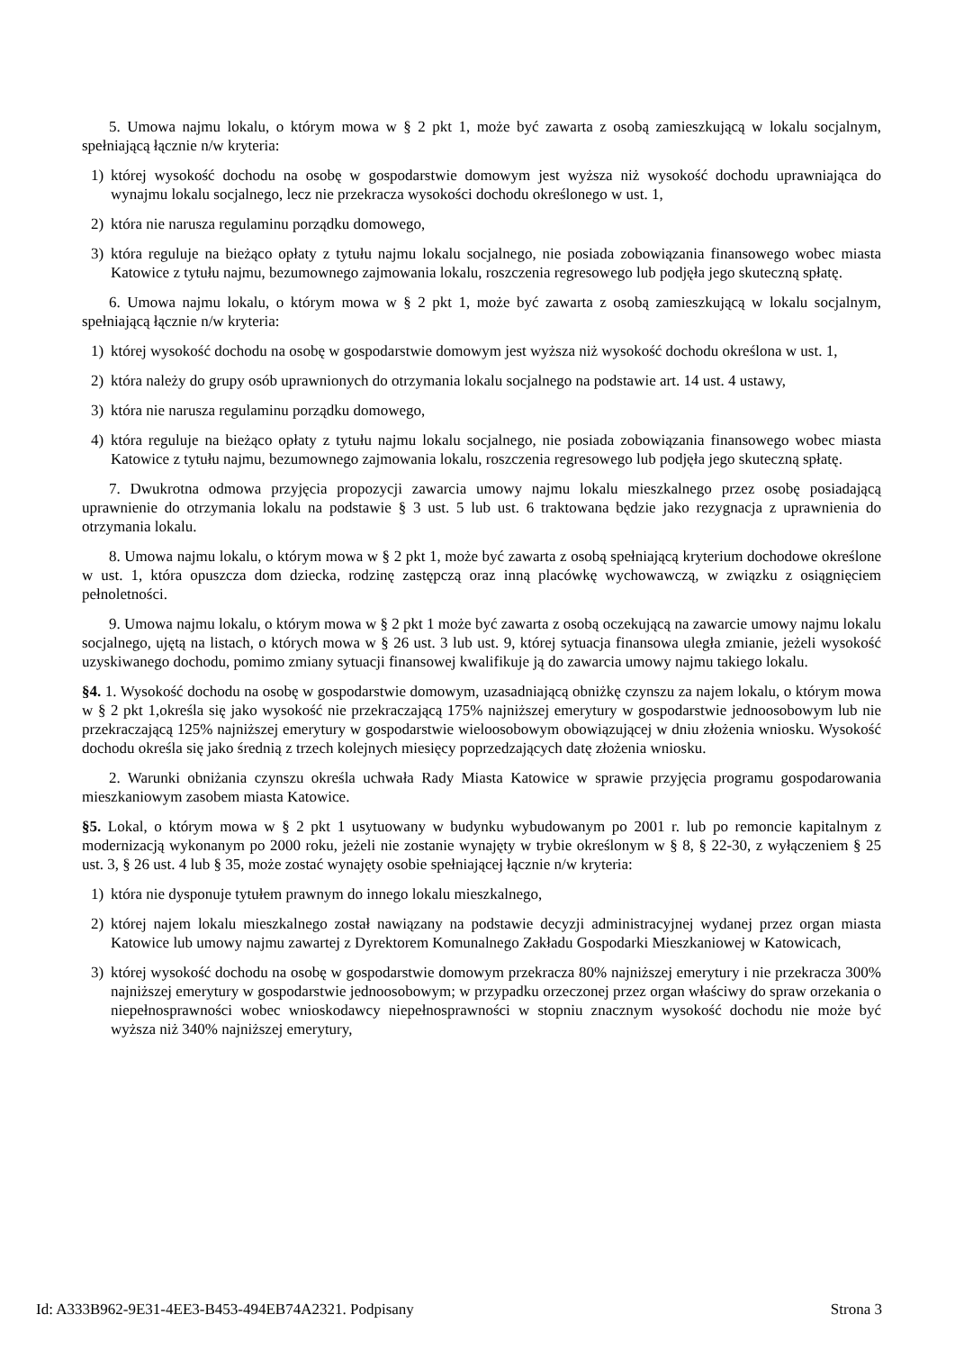5. Umowa najmu lokalu, o którym mowa w § 2 pkt 1, może być zawarta z osobą zamieszkującą w lokalu socjalnym, spełniającą łącznie n/w kryteria:
1) której wysokość dochodu na osobę w gospodarstwie domowym jest wyższa niż wysokość dochodu uprawniająca do wynajmu lokalu socjalnego, lecz nie przekracza wysokości dochodu określonego w ust. 1,
2) która nie narusza regulaminu porządku domowego,
3) która reguluje na bieżąco opłaty z tytułu najmu lokalu socjalnego, nie posiada zobowiązania finansowego wobec miasta Katowice z tytułu najmu, bezumownego zajmowania lokalu, roszczenia regresowego lub podjęła jego skuteczną spłatę.
6. Umowa najmu lokalu, o którym mowa w § 2 pkt 1, może być zawarta z osobą zamieszkującą w lokalu socjalnym, spełniającą łącznie n/w kryteria:
1) której wysokość dochodu na osobę w gospodarstwie domowym jest wyższa niż wysokość dochodu określona w ust. 1,
2) która należy do grupy osób uprawnionych do otrzymania lokalu socjalnego na podstawie art. 14 ust. 4 ustawy,
3) która nie narusza regulaminu porządku domowego,
4) która reguluje na bieżąco opłaty z tytułu najmu lokalu socjalnego, nie posiada zobowiązania finansowego wobec miasta Katowice z tytułu najmu, bezumownego zajmowania lokalu, roszczenia regresowego lub podjęła jego skuteczną spłatę.
7. Dwukrotna odmowa przyjęcia propozycji zawarcia umowy najmu lokalu mieszkalnego przez osobę posiadającą uprawnienie do otrzymania lokalu na podstawie § 3 ust. 5 lub ust. 6 traktowana będzie jako rezygnacja z uprawnienia do otrzymania lokalu.
8. Umowa najmu lokalu, o którym mowa w § 2 pkt 1, może być zawarta z osobą spełniającą kryterium dochodowe określone w ust. 1, która opuszcza dom dziecka, rodzinę zastępczą oraz inną placówkę wychowawczą, w związku z osiągnięciem pełnoletności.
9. Umowa najmu lokalu, o którym mowa w § 2 pkt 1 może być zawarta z osobą oczekującą na zawarcie umowy najmu lokalu socjalnego, ujętą na listach, o których mowa w § 26 ust. 3 lub ust. 9, której sytuacja finansowa uległa zmianie, jeżeli wysokość uzyskiwanego dochodu, pomimo zmiany sytuacji finansowej kwalifikuje ją do zawarcia umowy najmu takiego lokalu.
§4. 1. Wysokość dochodu na osobę w gospodarstwie domowym, uzasadniającą obniżkę czynszu za najem lokalu, o którym mowa w § 2 pkt 1,określa się jako wysokość nie przekraczającą 175% najniższej emerytury w gospodarstwie jednoosobowym lub nie przekraczającą 125% najniższej emerytury w gospodarstwie wieloosobowym obowiązującej w dniu złożenia wniosku. Wysokość dochodu określa się jako średnią z trzech kolejnych miesięcy poprzedzających datę złożenia wniosku.
2. Warunki obniżania czynszu określa uchwała Rady Miasta Katowice w sprawie przyjęcia programu gospodarowania mieszkaniowym zasobem miasta Katowice.
§5. Lokal, o którym mowa w § 2 pkt 1 usytuowany w budynku wybudowanym po 2001 r. lub po remoncie kapitalnym z modernizacją wykonanym po 2000 roku, jeżeli nie zostanie wynajęty w trybie określonym w § 8, § 22-30, z wyłączeniem § 25 ust. 3, § 26 ust. 4 lub § 35, może zostać wynajęty osobie spełniającej łącznie n/w kryteria:
1) która nie dysponuje tytułem prawnym do innego lokalu mieszkalnego,
2) której najem lokalu mieszkalnego został nawiązany na podstawie decyzji administracyjnej wydanej przez organ miasta Katowice lub umowy najmu zawartej z Dyrektorem Komunalnego Zakładu Gospodarki Mieszkaniowej w Katowicach,
3) której wysokość dochodu na osobę w gospodarstwie domowym przekracza 80% najniższej emerytury i nie przekracza 300% najniższej emerytury w gospodarstwie jednoosobowym; w przypadku orzeczonej przez organ właściwy do spraw orzekania o niepełnosprawności wobec wnioskodawcy niepełnosprawności w stopniu znacznym wysokość dochodu nie może być wyższa niż 340% najniższej emerytury,
Id: A333B962-9E31-4EE3-B453-494EB74A2321. Podpisany Strona 3